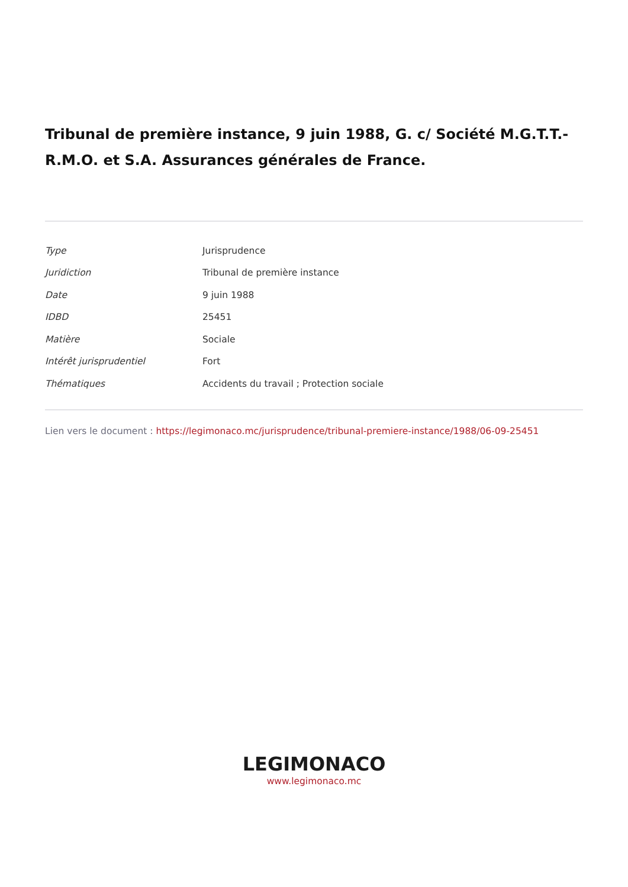Tribunal de première instance, 9 juin 1988, G. c/ Société M.G.T.T.-R.M.O. et S.A. Assurances générales de France.
| Type | Jurisprudence |
| Juridiction | Tribunal de première instance |
| Date | 9 juin 1988 |
| IDBD | 25451 |
| Matière | Sociale |
| Intérêt jurisprudentiel | Fort |
| Thématiques | Accidents du travail ; Protection sociale |
Lien vers le document : https://legimonaco.mc/jurisprudence/tribunal-premiere-instance/1988/06-09-25451
LEGIMONACO
www.legimonaco.mc